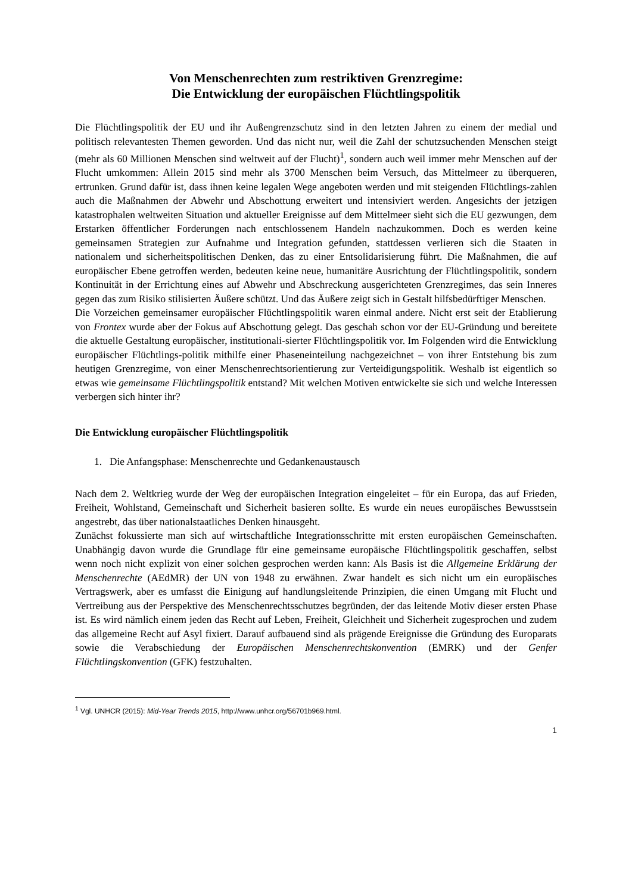Von Menschenrechten zum restriktiven Grenzregime:
Die Entwicklung der europäischen Flüchtlingspolitik
Die Flüchtlingspolitik der EU und ihr Außengrenzschutz sind in den letzten Jahren zu einem der medial und politisch relevantesten Themen geworden. Und das nicht nur, weil die Zahl der schutzsuchenden Menschen steigt (mehr als 60 Millionen Menschen sind weltweit auf der Flucht)<sup>1</sup>, sondern auch weil immer mehr Menschen auf der Flucht umkommen: Allein 2015 sind mehr als 3700 Menschen beim Versuch, das Mittelmeer zu überqueren, ertrunken. Grund dafür ist, dass ihnen keine legalen Wege angeboten werden und mit steigenden Flüchtlings-zahlen auch die Maßnahmen der Abwehr und Abschottung erweitert und intensiviert werden. Angesichts der jetzigen katastrophalen weltweiten Situation und aktueller Ereignisse auf dem Mittelmeer sieht sich die EU gezwungen, dem Erstarken öffentlicher Forderungen nach entschlossenem Handeln nachzukommen. Doch es werden keine gemeinsamen Strategien zur Aufnahme und Integration gefunden, stattdessen verlieren sich die Staaten in nationalem und sicherheitspolitischen Denken, das zu einer Entsolidarisierung führt. Die Maßnahmen, die auf europäischer Ebene getroffen werden, bedeuten keine neue, humanitäre Ausrichtung der Flüchtlingspolitik, sondern Kontinuität in der Errichtung eines auf Abwehr und Abschreckung ausgerichteten Grenzregimes, das sein Inneres gegen das zum Risiko stilisierten Äußere schützt. Und das Äußere zeigt sich in Gestalt hilfsbedürftiger Menschen.
Die Vorzeichen gemeinsamer europäischer Flüchtlingspolitik waren einmal andere. Nicht erst seit der Etablierung von Frontex wurde aber der Fokus auf Abschottung gelegt. Das geschah schon vor der EU-Gründung und bereitete die aktuelle Gestaltung europäischer, institutionali-sierter Flüchtlingspolitik vor. Im Folgenden wird die Entwicklung europäischer Flüchtlings-politik mithilfe einer Phaseneinteilung nachgezeichnet – von ihrer Entstehung bis zum heutigen Grenzregime, von einer Menschenrechtsorientierung zur Verteidigungspolitik. Weshalb ist eigentlich so etwas wie gemeinsame Flüchtlingspolitik entstand? Mit welchen Motiven entwickelte sie sich und welche Interessen verbergen sich hinter ihr?
Die Entwicklung europäischer Flüchtlingspolitik
1. Die Anfangsphase: Menschenrechte und Gedankenaustausch
Nach dem 2. Weltkrieg wurde der Weg der europäischen Integration eingeleitet – für ein Europa, das auf Frieden, Freiheit, Wohlstand, Gemeinschaft und Sicherheit basieren sollte. Es wurde ein neues europäisches Bewusstsein angestrebt, das über nationalstaatliches Denken hinausgeht.
Zunächst fokussierte man sich auf wirtschaftliche Integrationsschritte mit ersten europäischen Gemeinschaften. Unabhängig davon wurde die Grundlage für eine gemeinsame europäische Flüchtlingspolitik geschaffen, selbst wenn noch nicht explizit von einer solchen gesprochen werden kann: Als Basis ist die Allgemeine Erklärung der Menschenrechte (AEdMR) der UN von 1948 zu erwähnen. Zwar handelt es sich nicht um ein europäisches Vertragswerk, aber es umfasst die Einigung auf handlungsleitende Prinzipien, die einen Umgang mit Flucht und Vertreibung aus der Perspektive des Menschenrechtsschutzes begründen, der das leitende Motiv dieser ersten Phase ist. Es wird nämlich einem jeden das Recht auf Leben, Freiheit, Gleichheit und Sicherheit zugesprochen und zudem das allgemeine Recht auf Asyl fixiert. Darauf aufbauend sind als prägende Ereignisse die Gründung des Europarats sowie die Verabschiedung der Europäischen Menschenrechtskonvention (EMRK) und der Genfer Flüchtlingskonvention (GFK) festzuhalten.
<sup>1</sup> Vgl. UNHCR (2015): Mid-Year Trends 2015, http://www.unhcr.org/56701b969.html.
1